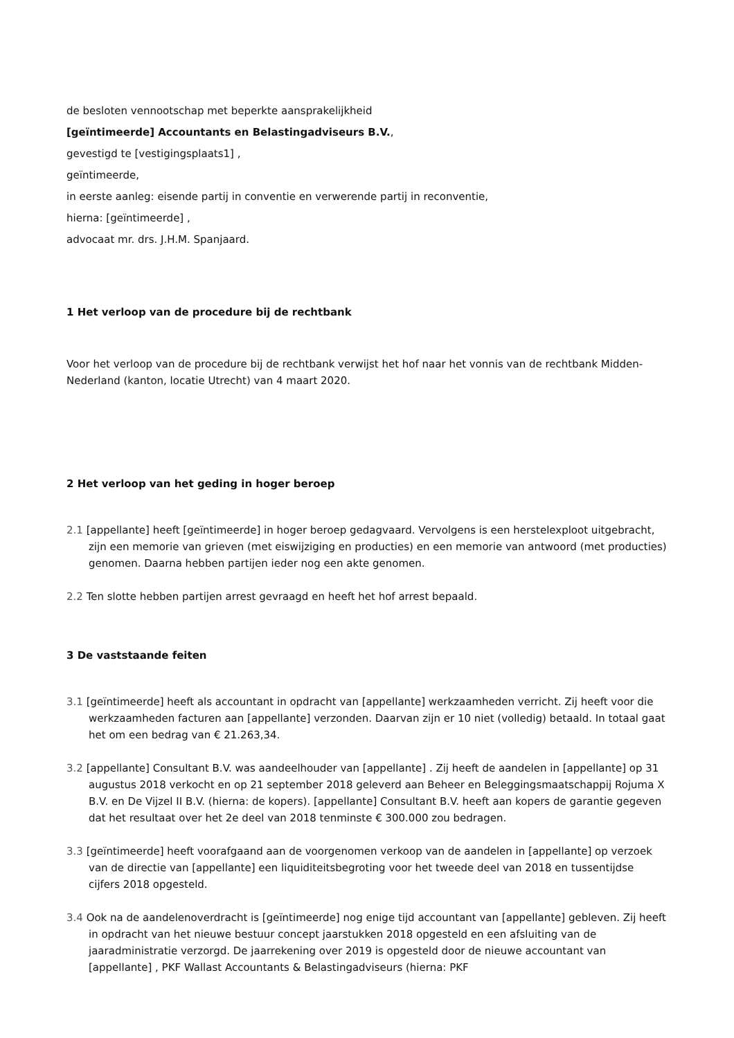de besloten vennootschap met beperkte aansprakelijkheid
[geïntimeerde] Accountants en Belastingadviseurs B.V.,
gevestigd te [vestigingsplaats1] ,
geïntimeerde,
in eerste aanleg: eisende partij in conventie en verwerende partij in reconventie,
hierna: [geïntimeerde] ,
advocaat mr. drs. J.H.M. Spanjaard.
1 Het verloop van de procedure bij de rechtbank
Voor het verloop van de procedure bij de rechtbank verwijst het hof naar het vonnis van de rechtbank Midden-Nederland (kanton, locatie Utrecht) van 4 maart 2020.
2 Het verloop van het geding in hoger beroep
2.1 [appellante] heeft [geïntimeerde] in hoger beroep gedagvaard. Vervolgens is een herstelexploot uitgebracht, zijn een memorie van grieven (met eiswijziging en producties) en een memorie van antwoord (met producties) genomen. Daarna hebben partijen ieder nog een akte genomen.
2.2 Ten slotte hebben partijen arrest gevraagd en heeft het hof arrest bepaald.
3 De vaststaande feiten
3.1 [geïntimeerde] heeft als accountant in opdracht van [appellante] werkzaamheden verricht. Zij heeft voor die werkzaamheden facturen aan [appellante] verzonden. Daarvan zijn er 10 niet (volledig) betaald. In totaal gaat het om een bedrag van € 21.263,34.
3.2 [appellante] Consultant B.V. was aandeelhouder van [appellante] . Zij heeft de aandelen in [appellante] op 31 augustus 2018 verkocht en op 21 september 2018 geleverd aan Beheer en Beleggingsmaatschappij Rojuma X B.V. en De Vijzel II B.V. (hierna: de kopers). [appellante] Consultant B.V. heeft aan kopers de garantie gegeven dat het resultaat over het 2e deel van 2018 tenminste € 300.000 zou bedragen.
3.3 [geïntimeerde] heeft voorafgaand aan de voorgenomen verkoop van de aandelen in [appellante] op verzoek van de directie van [appellante] een liquiditeitsbegroting voor het tweede deel van 2018 en tussentijdse cijfers 2018 opgesteld.
3.4 Ook na de aandelenoverdracht is [geïntimeerde] nog enige tijd accountant van [appellante] gebleven. Zij heeft in opdracht van het nieuwe bestuur concept jaarstukken 2018 opgesteld en een afsluiting van de jaaradministratie verzorgd. De jaarrekening over 2019 is opgesteld door de nieuwe accountant van [appellante] , PKF Wallast Accountants & Belastingadviseurs (hierna: PKF